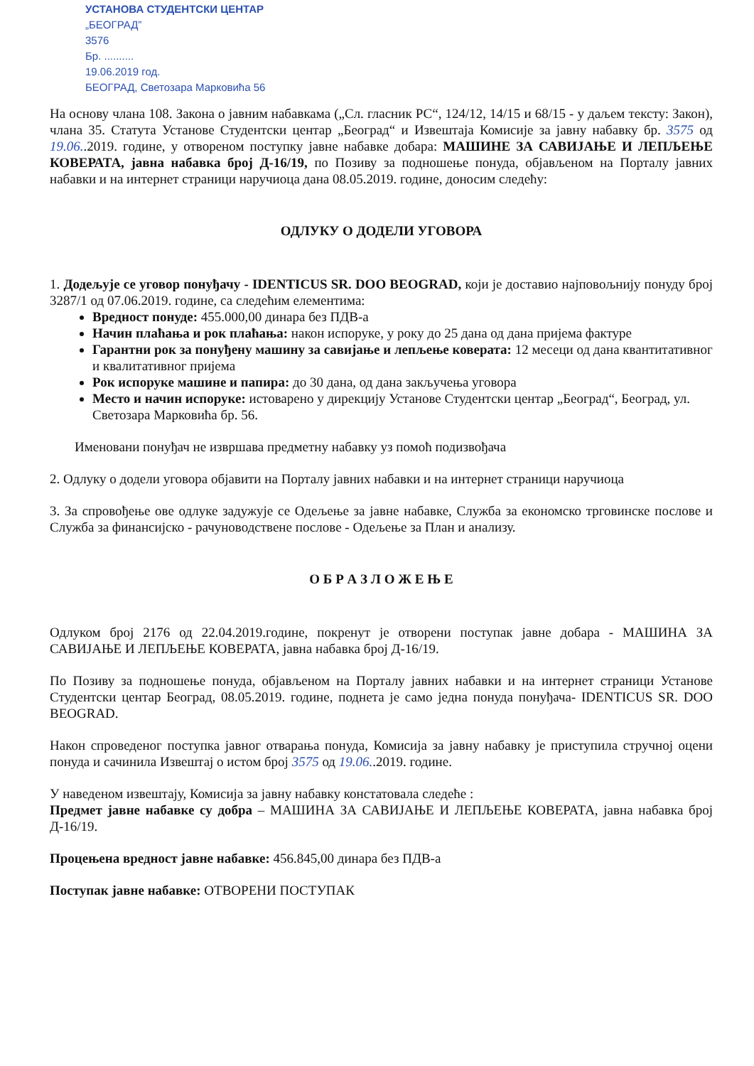УСТАНОВА СТУДЕНТСКИ ЦЕНТАР
„БЕОГРАД”
3576
Бр. ..........
19.06.2019 год.
БЕОГРАД, Светозара Марковића 56
На основу члана 108. Закона о јавним набавкама („Сл. гласник РС“, 124/12, 14/15 и 68/15 - у даљем тексту: Закон), члана 35. Статута Установе Студентски центар „Београд“ и Извештаја Комисије за јавну набавку бр. 3575 од 19.06..2019. године, у отвореном поступку јавне набавке добара: МАШИНЕ ЗА САВИЈАЊЕ И ЛЕПЉЕЊЕ КОВЕРАТА, јавна набавка број Д-16/19, по Позиву за подношење понуда, објављеном на Порталу јавних набавки и на интернет страници наручиоца дана 08.05.2019. године, доносим следећу:
ОДЛУКУ О ДОДЕЛИ УГОВОРА
1. Додељује се уговор понуђачу - IDENTICUS SR. DOO BEOGRAD, који је доставио најповољнију понуду број 3287/1 од 07.06.2019. године, са следећим елементима:
Вредност понуде: 455.000,00 динара без ПДВ-а
Начин плаћања и рок плаћања: након испоруке, у року до 25 дана од дана пријема фактуре
Гарантни рок за понуђену машину за савијање и лепљење коверата: 12 месеци од дана квантитативног и квалитативног пријема
Рок испоруке машине и папира: до 30 дана, од дана закључења уговора
Место и начин испоруке: истоварено у дирекцију Установе Студентски центар „Београд“, Београд, ул. Светозара Марковића бр. 56.
Именовани понуђач не извршава предметну набавку уз помоћ подизвођача
2. Одлуку о додели уговора објавити на Порталу јавних набавки и на интернет страници наручиоца
3. За спровођење ове одлуке задужује се Одељење за јавне набавке, Служба за економско трговинске послове и Служба за финансијско - рачуноводствене послове - Одељење за План и анализу.
О Б Р А З Л О Ж Е Њ Е
Одлуком број 2176 од 22.04.2019.године, покренут је отворени поступак јавне добара - МАШИНА ЗА САВИЈАЊЕ И ЛЕПЉЕЊЕ КОВЕРАТА, јавна набавка број Д-16/19.
По Позиву за подношење понуда, објављеном на Порталу јавних набавки и на интернет страници Установе Студентски центар Београд, 08.05.2019. године, поднета је само једна понуда понуђача- IDENTICUS SR. DOO BEOGRAD.
Након спроведеног поступка јавног отварања понуда, Комисија за јавну набавку је приступила стручној оцени понуда и сачинила Извештај о истом број 3575 од 19.06..2019. године.
У наведеном извештају, Комисија за јавну набавку констатовала следеће :
Предмет јавне набавке су добра – МАШИНА ЗА САВИЈАЊЕ И ЛЕПЉЕЊЕ КОВЕРАТА, јавна набавка број Д-16/19.
Процењена вредност јавне набавке: 456.845,00 динара без ПДВ-а
Поступак јавне набавке: ОТВОРЕНИ ПОСТУПАК